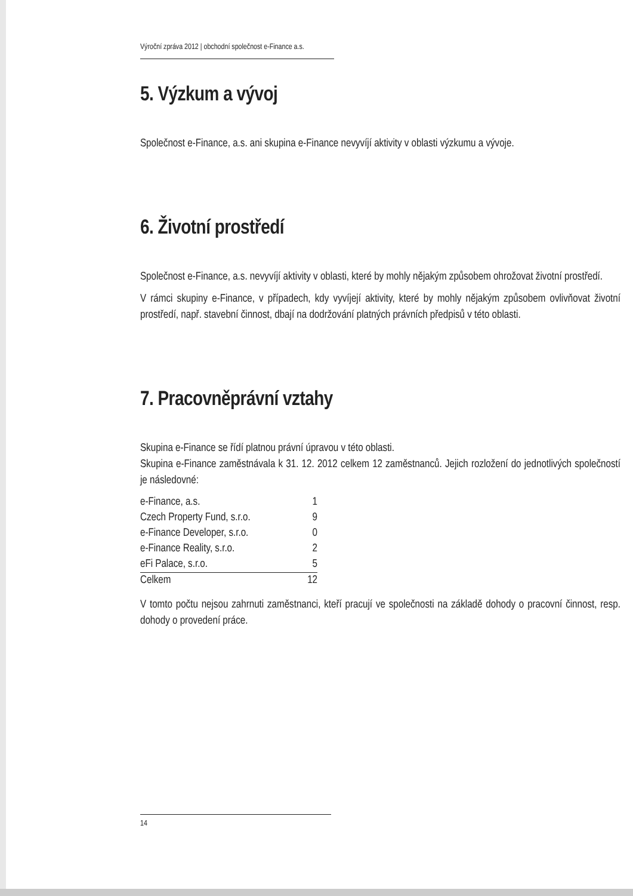Výroční zpráva 2012 | obchodní společnost e-Finance a.s.
5. Výzkum a vývoj
Společnost e-Finance, a.s. ani skupina e-Finance nevyvíjí aktivity v oblasti výzkumu a vývoje.
6. Životní prostředí
Společnost e-Finance, a.s. nevyvíjí aktivity v oblasti, které by mohly nějakým způsobem ohrožovat životní prostředí.
V rámci skupiny e-Finance, v případech, kdy vyvíjejí aktivity, které by mohly nějakým způsobem ovlivňovat životní prostředí, např. stavební činnost, dbají na dodržování platných právních předpisů v této oblasti.
7. Pracovněprávní vztahy
Skupina e-Finance se řídí platnou právní úpravou v této oblasti.
Skupina e-Finance zaměstnávala k 31. 12. 2012 celkem 12 zaměstnanců. Jejich rozložení do jednotlivých společností je následovné:
| e-Finance, a.s. | 1 |
| Czech Property Fund, s.r.o. | 9 |
| e-Finance Developer, s.r.o. | 0 |
| e-Finance Reality, s.r.o. | 2 |
| eFi Palace, s.r.o. | 5 |
| Celkem | 12 |
V tomto počtu nejsou zahrnuti zaměstnanci, kteří pracují ve společnosti na základě dohody o pracovní činnost, resp. dohody o provedení práce.
14